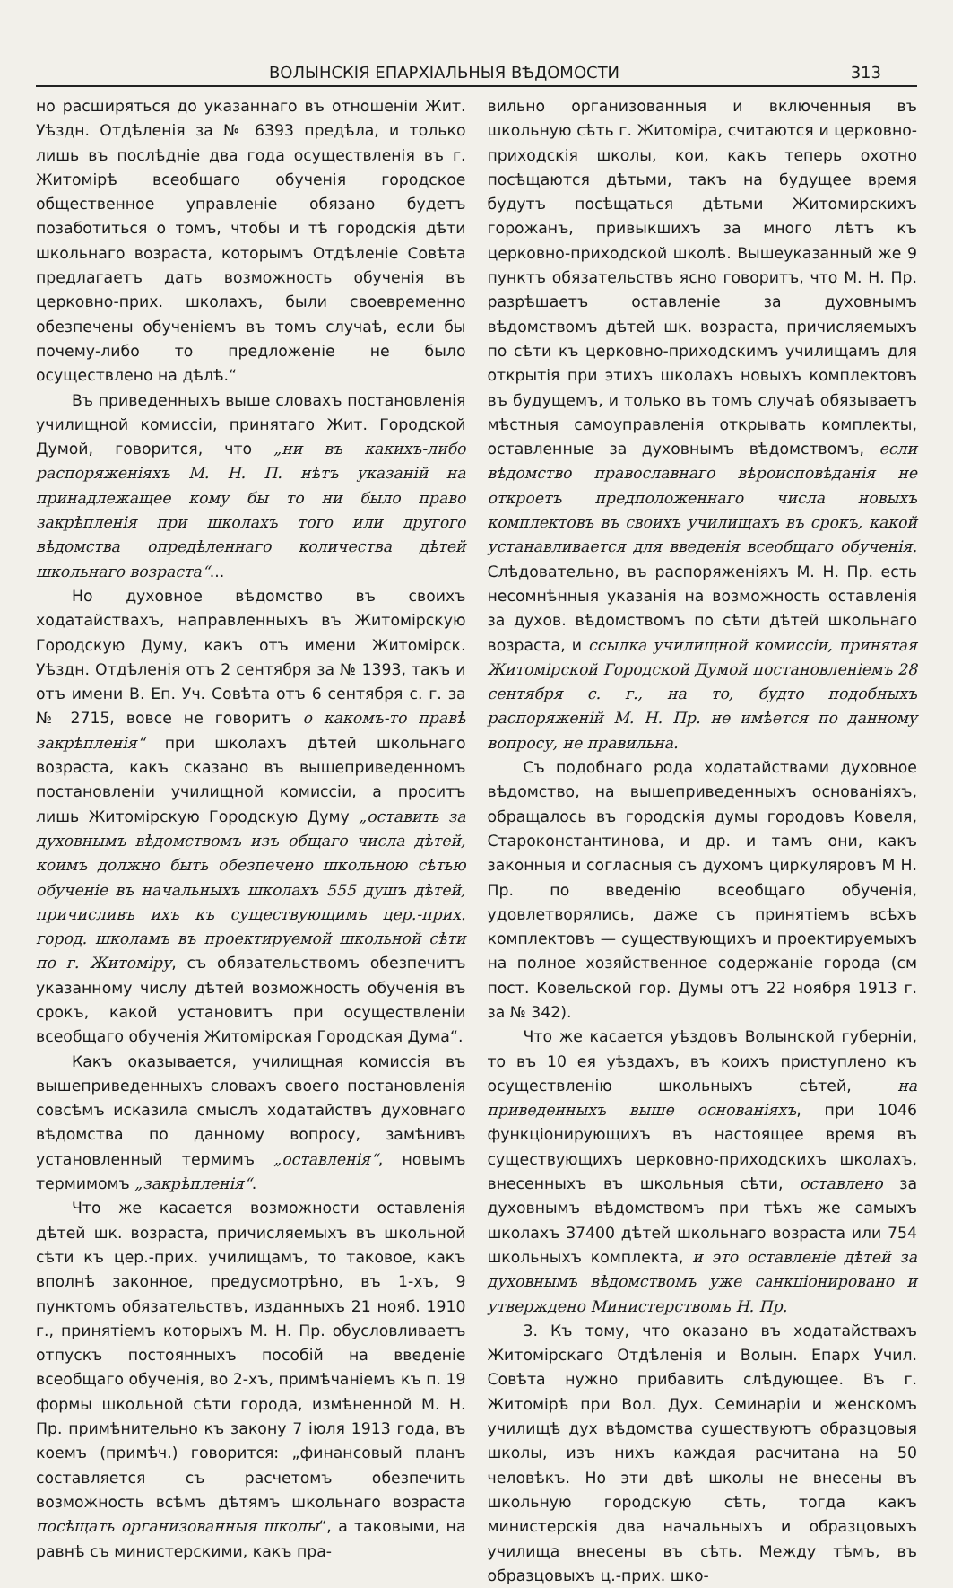ВОЛЫНСКІЯ ЕПАРХІАЛЬНЫЯ ВѢДОМОСТИ 313
но расширяться до указаннаго въ отношеніи Жит. Уѣздн. Отдѣленія за № 6393 предѣла, и только лишь въ послѣдніе два года осуществленія въ г. Житомірѣ всеобщаго обученія городское общественное управленіе обязано будетъ позаботиться о томъ, чтобы и тѣ городскія дѣти школьнаго возраста, которымъ Отдѣленіе Совѣта предлагаетъ дать возможность обученія въ церковно-прих. школахъ, были своевременно обезпечены обученіемъ въ томъ случаѣ, если бы почему-либо то предложеніе не было осуществлено на дѣлѣ.“
Въ приведенныхъ выше словахъ постановленія училищной комиссіи, принятаго Жит. Городской Думой, говорится, что „ни въ какихъ-либо распоряженіяхъ М. Н. П. нѣтъ указаній на принадлежащее кому бы то ни было право закрѣпленія при школахъ того или другого вѣдомства опредѣленнаго количества дѣтей школьнаго возраста“...
Но духовное вѣдомство въ своихъ ходатайствахъ, направленныхъ въ Житомірскую Городскую Думу, какъ отъ имени Житомірск. Уѣздн. Отдѣленія отъ 2 сентября за № 1393, такъ и отъ имени В. Еп. Уч. Совѣта отъ 6 сентября с. г. за № 2715, вовсе не говоритъ о какомъ-то правѣ закрѣпленія“ при школахъ дѣтей школьнаго возраста, какъ сказано въ вышеприведенномъ постановленіи училищной комиссіи, а проситъ лишь Житомірскую Городскую Думу „оставить за духовнымъ вѣдомствомъ изъ общаго числа дѣтей, коимъ должно быть обезпечено школьною сѣтью обученіе въ начальныхъ школахъ 555 душъ дѣтей, причисливъ ихъ къ существующимъ цер.-прих. город. школамъ въ проектируемой школьной сѣти по г. Житоміру, съ обязательствомъ обезпечитъ указанному числу дѣтей возможность обученія въ срокъ, какой установитъ при осуществленіи всеобщаго обученія Житомірская Городская Дума“.
Какъ оказывается, училищная комиссія въ вышеприведенныхъ словахъ своего постановленія совсѣмъ исказила смыслъ ходатайствъ духовнаго вѣдомства по данному вопросу, замѣнивъ установленный термимъ „оставленія“, новымъ термимомъ „закрѣпленія“.
Что же касается возможности оставленія дѣтей шк. возраста, причисляемыхъ въ школьной сѣти къ цер.-прих. училищамъ, то таковое, какъ вполнѣ законное, предусмотрѣно, въ 1-хъ, 9 пунктомъ обязательствъ, изданныхъ 21 нояб. 1910 г., принятіемъ которыхъ М. Н. Пр. обусловливаетъ отпускъ постоянныхъ пособій на введеніе всеобщаго обученія, во 2-хъ, примѣчаніемъ къ п. 19 формы школьной сѣти города, измѣненной М. Н. Пр. примѣнительно къ закону 7 іюля 1913 года, въ коемъ (примѣч.) говорится: „финансовый планъ составляется съ расчетомъ обезпечить возможность всѣмъ дѣтямъ школьнаго возраста посѣщать организованныя школы“, а таковыми, на равнѣ съ министерскими, какъ пра-
вильно организованныя и включенныя въ школьную сѣть г. Житоміра, считаются и церковно-приходскія школы, кои, какъ теперь охотно посѣщаются дѣтьми, такъ на будущее время будутъ посѣщаться дѣтьми Житомирскихъ горожанъ, привыкшихъ за много лѣтъ къ церковно-приходской школѣ. Вышеуказанный же 9 пунктъ обязательствъ ясно говоритъ, что М. Н. Пр. разрѣшаетъ оставленіе за духовнымъ вѣдомствомъ дѣтей шк. возраста, причисляемыхъ по сѣти къ церковно-приходскимъ училищамъ для открытія при этихъ школахъ новыхъ комплектовъ въ будущемъ, и только въ томъ случаѣ обязываетъ мѣстныя самоуправленія открывать комплекты, оставленные за духовнымъ вѣдомствомъ, если вѣдомство православнаго вѣроисповѣданія не откроетъ предположеннаго числа новыхъ комплектовъ въ своихъ училищахъ въ срокъ, какой устанавливается для введенія всеобщаго обученія. Слѣдовательно, въ распоряженіяхъ М. Н. Пр. есть несомнѣнныя указанія на возможность оставленія за духов. вѣдомствомъ по сѣти дѣтей школьнаго возраста, и ссылка училищной комиссіи, принятая Житомірской Городской Думой постановленіемъ 28 сентября с. г., на то, будто подобныхъ распоряженій М. Н. Пр. не имѣется по данному вопросу, не правильна.
Съ подобнаго рода ходатайствами духовное вѣдомство, на вышеприведенныхъ основаніяхъ, обращалось въ городскія думы городовъ Ковеля, Староконстантинова, и др. и тамъ они, какъ законныя и согласныя съ духомъ циркуляровъ М Н. Пр. по введенію всеобщаго обученія, удовлетворялись, даже съ принятіемъ всѣхъ комплектовъ — существующихъ и проектируемыхъ на полное хозяйственное содержаніе города (см пост. Ковельской гор. Думы отъ 22 ноября 1913 г. за № 342).
Что же касается уѣздовъ Волынской губерніи, то въ 10 ея уѣздахъ, въ коихъ приступлено къ осуществленію школьныхъ сѣтей, на приведенныхъ выше основаніяхъ, при 1046 функціонирующихъ въ настоящее время въ существующихъ церковно-приходскихъ школахъ, внесенныхъ въ школьныя сѣти, оставлено за духовнымъ вѣдомствомъ при тѣхъ же самыхъ школахъ 37400 дѣтей школьнаго возраста или 754 школьныхъ комплекта, и это оставленіе дѣтей за духовнымъ вѣдомствомъ уже санкціонировано и утверждено Министерствомъ Н. Пр.
3. Къ тому, что оказано въ ходатайствахъ Житомірскаго Отдѣленія и Волын. Епарх Учил. Совѣта нужно прибавить слѣдующее. Въ г. Житомірѣ при Вол. Дух. Семинаріи и женскомъ училищѣ дух вѣдомства существуютъ образцовыя школы, изъ нихъ каждая расчитана на 50 человѣкъ. Но эти двѣ школы не внесены въ школьную городскую сѣть, тогда какъ министерскія два начальныхъ и образцовыхъ училища внесены въ сѣть. Между тѣмъ, въ образцовыхъ ц.-прих. шко-